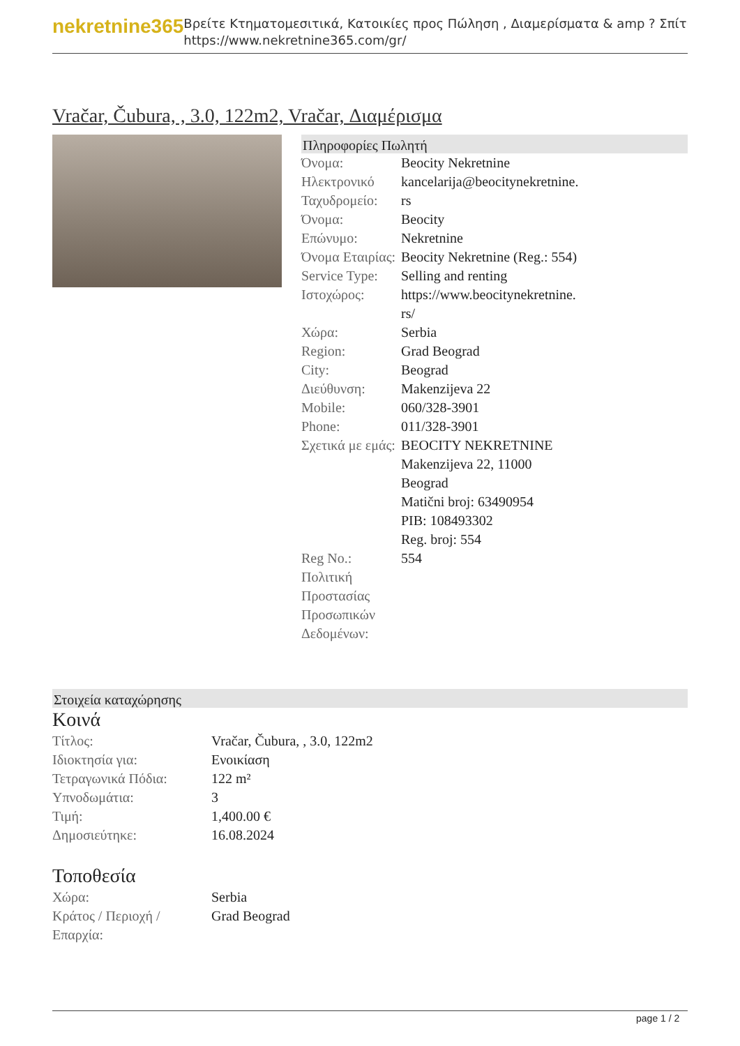nekretnine365
Βρείτε Κτηματομεσιτικά, Κατοικίες προς Πώληση , Διαμερίσματα & amp ? Σπίτι
https://www.nekretnine365.com/gr/
Vračar, Čubura, , 3.0, 122m2, Vračar, Διαμέρισμα
Πληροφορίες Πωλητή
| Όνομα: | Beocity Nekretnine |
| Ηλεκτρονικό Ταχυδρομείο: | kancelarija@beocitynekretnine. rs |
| Όνομα: | Beocity |
| Επώνυμο: | Nekretnine |
| Όνομα Εταιρίας: | Beocity Nekretnine (Reg.: 554) |
| Service Type: | Selling and renting |
| Ιστοχώρος: | https://www.beocitynekretnine. rs/ |
| Χώρα: | Serbia |
| Region: | Grad Beograd |
| City: | Beograd |
| Διεύθυνση: | Makenzijeva 22 |
| Mobile: | 060/328-3901 |
| Phone: | 011/328-3901 |
| Σχετικά με εμάς: | BEOCITY NEKRETNINE Makenzijeva 22, 11000 Beograd Matični broj: 63490954 PIB: 108493302 Reg. broj: 554 |
| Reg No.: | 554 |
| Πολιτική Προστασίας Προσωπικών Δεδομένων: | |
Στοιχεία καταχώρησης
Κοινά
| Τίτλος: | Vračar, Čubura, , 3.0, 122m2 |
| Ιδιοκτησία για: | Ενοικίαση |
| Τετραγωνικά Πόδια: | 122 m² |
| Υπνοδωμάτια: | 3 |
| Τιμή: | 1,400.00 € |
| Δημοσιεύτηκε: | 16.08.2024 |
Τοποθεσία
| Χώρα: | Serbia |
| Κράτος / Περιοχή / Επαρχία: | Grad Beograd |
page 1 / 2